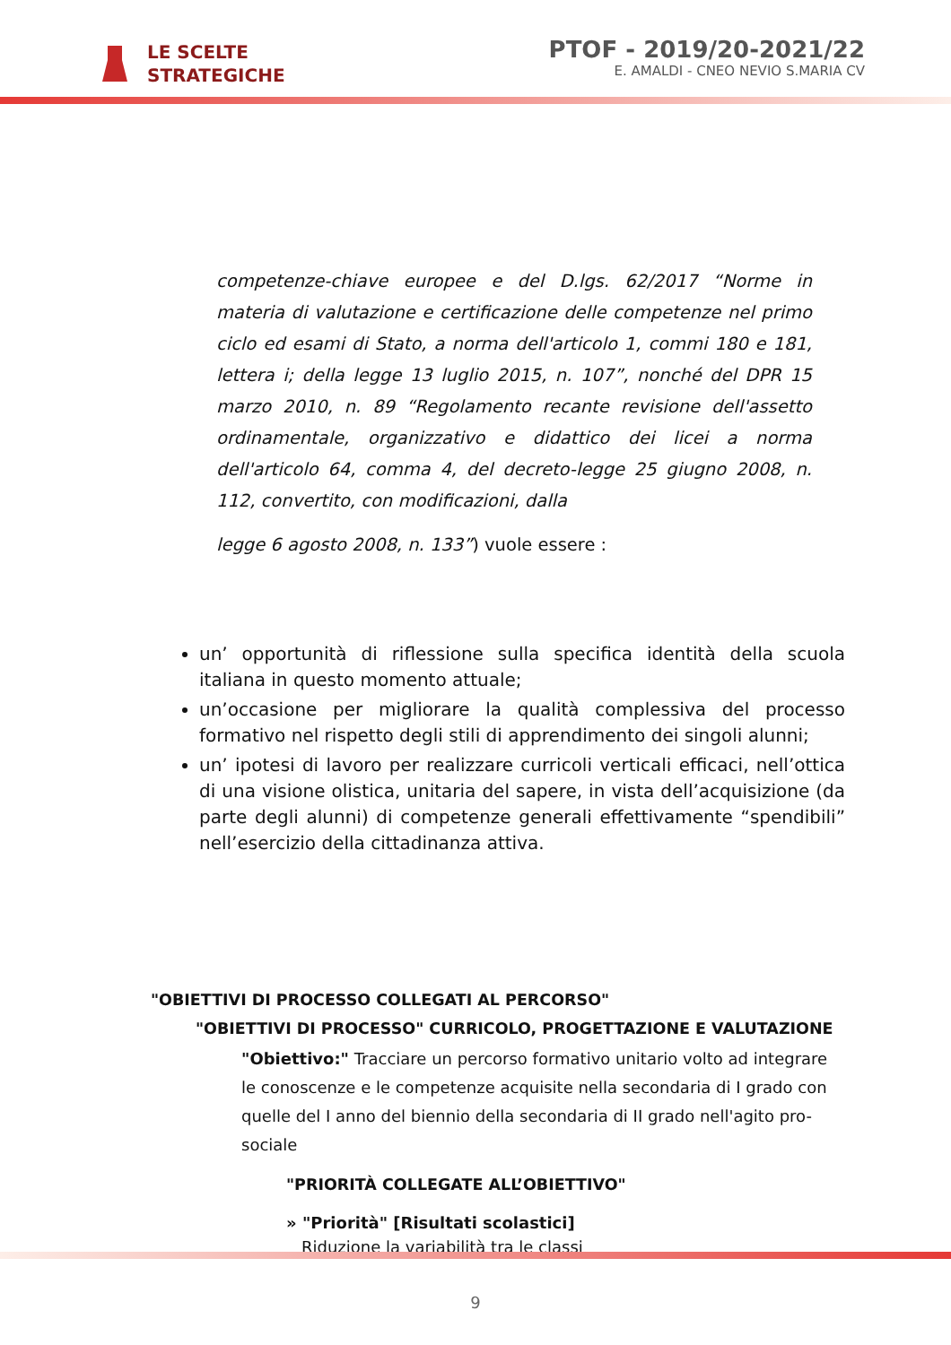LE SCELTE
STRATEGICHE
PTOF - 2019/20-2021/22
E. AMALDI - CNEO NEVIO S.MARIA CV
competenze-chiave europee e del D.lgs. 62/2017 “Norme in materia di valutazione e certificazione delle competenze nel primo ciclo ed esami di Stato, a norma dell'articolo 1, commi 180 e 181, lettera i; della legge 13 luglio 2015, n. 107”, nonché del DPR 15 marzo 2010, n. 89 “Regolamento recante revisione dell'assetto ordinamentale, organizzativo e didattico dei licei a norma dell'articolo 64, comma 4, del decreto-legge 25 giugno 2008, n. 112, convertito, con modificazioni, dalla
legge 6 agosto 2008, n. 133”) vuole essere :
un’ opportunità di riflessione sulla specifica identità della scuola italiana in questo momento attuale;
un’occasione per migliorare la qualità complessiva del processo formativo nel rispetto degli stili di apprendimento dei singoli alunni;
un’ ipotesi di lavoro per realizzare curricoli verticali efficaci, nell’ottica di una visione olistica, unitaria del sapere, in vista dell’acquisizione (da parte degli alunni) di competenze generali effettivamente “spendibili” nell’esercizio della cittadinanza attiva.
"OBIETTIVI DI PROCESSO COLLEGATI AL PERCORSO"
"OBIETTIVI DI PROCESSO" CURRICOLO, PROGETTAZIONE E VALUTAZIONE
"Obiettivo:" Tracciare un percorso formativo unitario volto ad integrare le conoscenze e le competenze acquisite nella secondaria di I grado con quelle del I anno del biennio della secondaria di II grado nell'agito pro-sociale
"PRIORITÀ COLLEGATE ALL’OBIETTIVO"
» "Priorità" [Risultati scolastici]
Riduzione la variabilità tra le classi
9